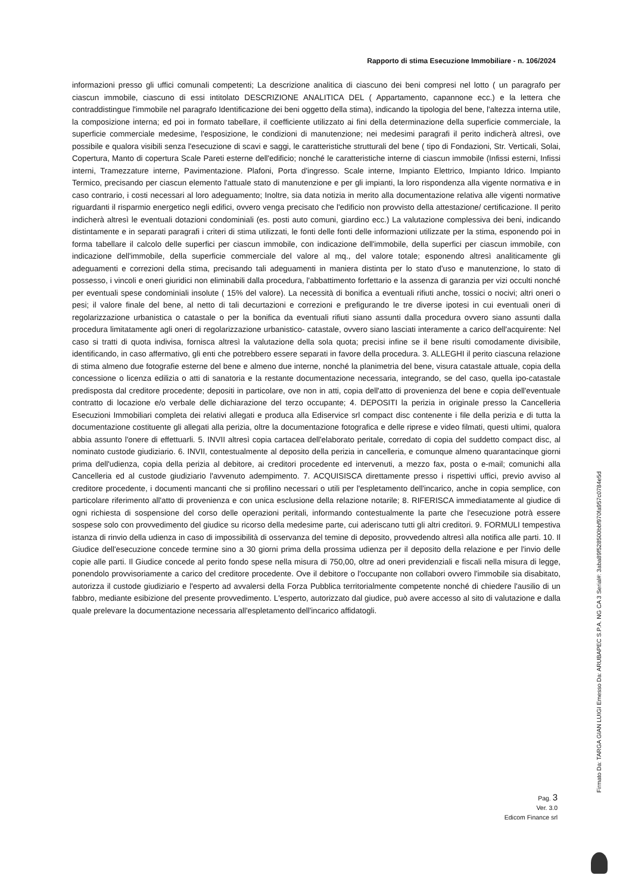Rapporto di stima Esecuzione Immobiliare - n. 106/2024
informazioni presso gli uffici comunali competenti; La descrizione analitica di ciascuno dei beni compresi nel lotto ( un paragrafo per ciascun immobile, ciascuno di essi intitolato DESCRIZIONE ANALITICA DEL ( Appartamento, capannone ecc.) e la lettera che contraddistingue l'immobile nel paragrafo Identificazione dei beni oggetto della stima), indicando la tipologia del bene, l'altezza interna utile, la composizione interna; ed poi in formato tabellare, il coefficiente utilizzato ai fini della determinazione della superficie commerciale, la superficie commerciale medesime, l'esposizione, le condizioni di manutenzione; nei medesimi paragrafi il perito indicherà altresì, ove possibile e qualora visibili senza l'esecuzione di scavi e saggi, le caratteristiche strutturali del bene ( tipo di Fondazioni, Str. Verticali, Solai, Copertura, Manto di copertura Scale Pareti esterne dell'edificio; nonché le caratteristiche interne di ciascun immobile (Infissi esterni, Infissi interni, Tramezzature interne, Pavimentazione. Plafoni, Porta d'ingresso. Scale interne, Impianto Elettrico, Impianto Idrico. Impianto Termico, precisando per ciascun elemento l'attuale stato di manutenzione e per gli impianti, la loro rispondenza alla vigente normativa e in caso contrario, i costi necessari al loro adeguamento; Inoltre, sia data notizia in merito alla documentazione relativa alle vigenti normative riguardanti il risparmio energetico negli edifici, ovvero venga precisato che l'edificio non provvisto della attestazione/ certificazione. Il perito indicherà altresì le eventuali dotazioni condominiali (es. posti auto comuni, giardino ecc.) La valutazione complessiva dei beni, indicando distintamente e in separati paragrafi i criteri di stima utilizzati, le fonti delle fonti delle informazioni utilizzate per la stima, esponendo poi in forma tabellare il calcolo delle superfici per ciascun immobile, con indicazione dell'immobile, della superfici per ciascun immobile, con indicazione dell'immobile, della superficie commerciale del valore al mq., del valore totale; esponendo altresì analiticamente gli adeguamenti e correzioni della stima, precisando tali adeguamenti in maniera distinta per lo stato d'uso e manutenzione, lo stato di possesso, i vincoli e oneri giuridici non eliminabili dalla procedura, l'abbattimento forfettario e la assenza di garanzia per vizi occulti nonché per eventuali spese condominiali insolute ( 15% del valore). La necessità di bonifica a eventuali rifiuti anche, tossici o nocivi; altri oneri o pesi; il valore finale del bene, al netto di tali decurtazioni e correzioni e prefigurando le tre diverse ipotesi in cui eventuali oneri di regolarizzazione urbanistica o catastale o per la bonifica da eventuali rifiuti siano assunti dalla procedura ovvero siano assunti dalla procedura limitatamente agli oneri di regolarizzazione urbanistico- catastale, ovvero siano lasciati interamente a carico dell'acquirente: Nel caso si tratti di quota indivisa, fornisca altresì la valutazione della sola quota; precisi infine se il bene risulti comodamente divisibile, identificando, in caso affermativo, gli enti che potrebbero essere separati in favore della procedura. 3. ALLEGHI il perito ciascuna relazione di stima almeno due fotografie esterne del bene e almeno due interne, nonché la planimetria del bene, visura catastale attuale, copia della concessione o licenza edilizia o atti di sanatoria e la restante documentazione necessaria, integrando, se del caso, quella ipo-catastale predisposta dal creditore procedente; depositi in particolare, ove non in atti, copia dell'atto di provenienza del bene e copia dell'eventuale contratto di locazione e/o verbale delle dichiarazione del terzo occupante; 4. DEPOSITI la perizia in originale presso la Cancelleria Esecuzioni Immobiliari completa dei relativi allegati e produca alla Ediservice srl compact disc contenente i file della perizia e di tutta la documentazione costituente gli allegati alla perizia, oltre la documentazione fotografica e delle riprese e video filmati, questi ultimi, qualora abbia assunto l'onere di effettuarli. 5. INVII altresì copia cartacea dell'elaborato peritale, corredato di copia del suddetto compact disc, al nominato custode giudiziario. 6. INVII, contestualmente al deposito della perizia in cancelleria, e comunque almeno quarantacinque giorni prima dell'udienza, copia della perizia al debitore, ai creditori procedente ed intervenuti, a mezzo fax, posta o e-mail; comunichi alla Cancelleria ed al custode giudiziario l'avvenuto adempimento. 7. ACQUISISCA direttamente presso i rispettivi uffici, previo avviso al creditore procedente, i documenti mancanti che si profilino necessari o utili per l'espletamento dell'incarico, anche in copia semplice, con particolare riferimento all'atto di provenienza e con unica esclusione della relazione notarile; 8. RIFERISCA immediatamente al giudice di ogni richiesta di sospensione del corso delle operazioni peritali, informando contestualmente la parte che l'esecuzione potrà essere sospese solo con provvedimento del giudice su ricorso della medesime parte, cui aderiscano tutti gli altri creditori. 9. FORMULI tempestiva istanza di rinvio della udienza in caso di impossibilità di osservanza del temine di deposito, provvedendo altresì alla notifica alle parti. 10. Il Giudice dell'esecuzione concede termine sino a 30 giorni prima della prossima udienza per il deposito della relazione e per l'invio delle copie alle parti. Il Giudice concede al perito fondo spese nella misura di 750,00, oltre ad oneri previdenziali e fiscali nella misura di legge, ponendolo provvisoriamente a carico del creditore procedente. Ove il debitore o l'occupante non collabori ovvero l'immobile sia disabitato, autorizza il custode giudiziario e l'esperto ad avvalersi della Forza Pubblica territorialmente competente nonché di chiedere l'ausilio di un fabbro, mediante esibizione del presente provvedimento. L'esperto, autorizzato dal giudice, può avere accesso al sito di valutazione e dalla quale prelevare la documentazione necessaria all'espletamento dell'incarico affidatogli.
Pag. 3
Ver. 3.0
Edicom Finance srl
Firmato Da: TARGA GIAN LUIGI Emesso Da: ARUBAPEC S.P.A. NG CA 3 Serial#: 3aba89f528500bbf970fa957c0784e5d